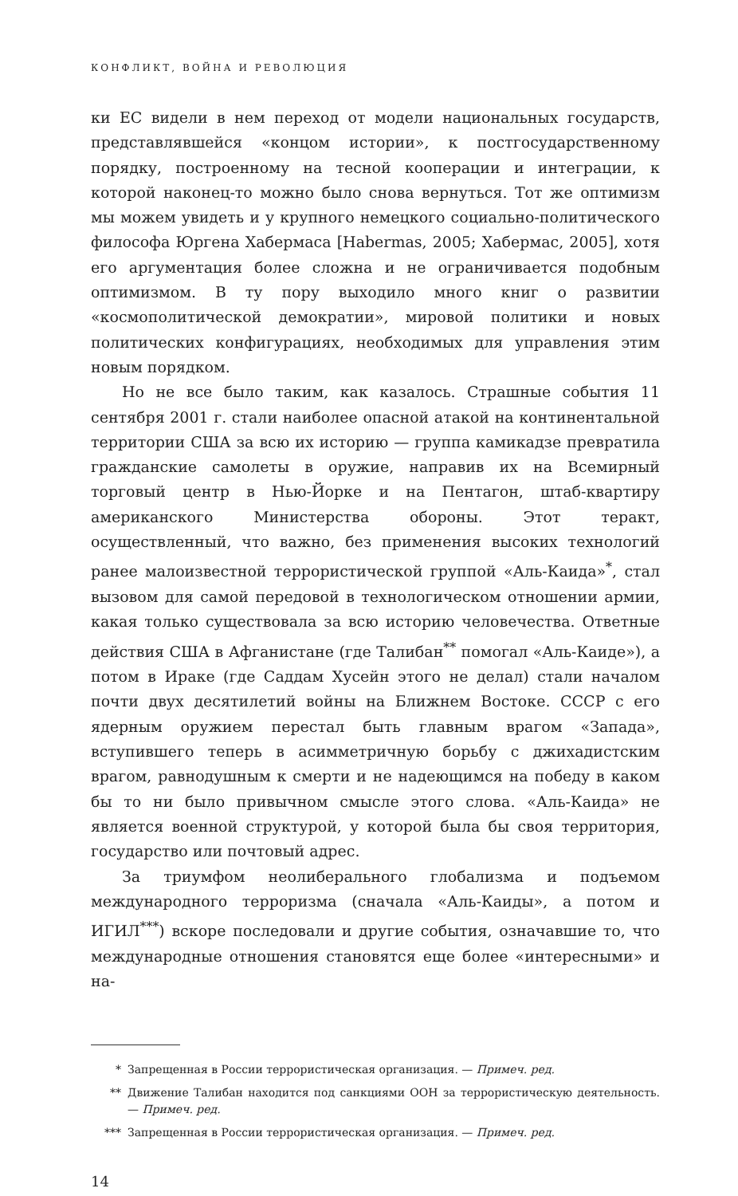КОНФЛИКТ, ВОЙНА И РЕВОЛЮЦИЯ
ки ЕС видели в нем переход от модели национальных государств, представлявшейся «концом истории», к постгосударственному порядку, построенному на тесной кооперации и интеграции, к которой наконец-то можно было снова вернуться. Тот же оптимизм мы можем увидеть и у крупного немецкого социально-политического философа Юргена Хабермаса [Habermas, 2005; Хабермас, 2005], хотя его аргументация более сложна и не ограничивается подобным оптимизмом. В ту пору выходило много книг о развитии «космополитической демократии», мировой политики и новых политических конфигурациях, необходимых для управления этим новым порядком.
Но не все было таким, как казалось. Страшные события 11 сентября 2001 г. стали наиболее опасной атакой на континентальной территории США за всю их историю — группа камикадзе превратила гражданские самолеты в оружие, направив их на Всемирный торговый центр в Нью-Йорке и на Пентагон, штаб-квартиру американского Министерства обороны. Этот теракт, осуществленный, что важно, без применения высоких технологий ранее малоизвестной террористической группой «Аль-Каида»<sup>*</sup>, стал вызовом для самой передовой в технологическом отношении армии, какая только существовала за всю историю человечества. Ответные действия США в Афганистане (где Талибан<sup>**</sup> помогал «Аль-Каиде»), а потом в Ираке (где Саддам Хусейн этого не делал) стали началом почти двух десятилетий войны на Ближнем Востоке. СССР с его ядерным оружием перестал быть главным врагом «Запада», вступившего теперь в асимметричную борьбу с джихадистским врагом, равнодушным к смерти и не надеющимся на победу в каком бы то ни было привычном смысле этого слова. «Аль-Каида» не является военной структурой, у которой была бы своя территория, государство или почтовый адрес.
За триумфом неолиберального глобализма и подъемом международного терроризма (сначала «Аль-Каиды», а потом и ИГИЛ<sup>***</sup>) вскоре последовали и другие события, означавшие то, что международные отношения становятся еще более «интересными» и на-
* Запрещенная в России террористическая организация. — Примеч. ред.
** Движение Талибан находится под санкциями ООН за террористическую деятельность. — Примеч. ред.
*** Запрещенная в России террористическая организация. — Примеч. ред.
14